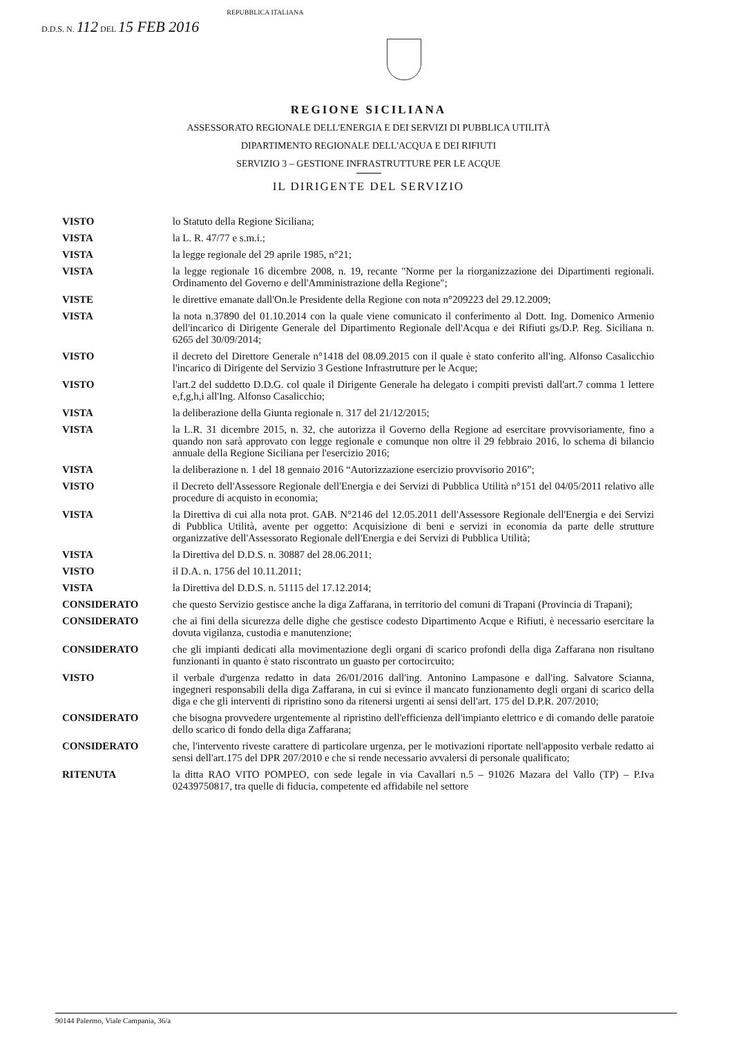D.D.S. N. 112 DEL 15 FEB 2016 REPUBBLICA ITALIANA
REGIONE SICILIANA
ASSESSORATO REGIONALE DELL'ENERGIA E DEI SERVIZI DI PUBBLICA UTILITÀ
DIPARTIMENTO REGIONALE DELL'ACQUA E DEI RIFIUTI
SERVIZIO 3 – GESTIONE INFRASTRUTTURE PER LE ACQUE
IL DIRIGENTE DEL SERVIZIO
| VISTO | lo Statuto della Regione Siciliana; |
| VISTA | la L. R. 47/77 e s.m.i.; |
| VISTA | la legge regionale del 29 aprile 1985, n°21; |
| VISTA | la legge regionale 16 dicembre 2008, n. 19, recante "Norme per la riorganizzazione dei Dipartimenti regionali. Ordinamento del Governo e dell'Amministrazione della Regione"; |
| VISTE | le direttive emanate dall'On.le Presidente della Regione con nota n°209223 del 29.12.2009; |
| VISTA | la nota n.37890 del 01.10.2014 con la quale viene comunicato il conferimento al Dott. Ing. Domenico Armenio dell'incarico di Dirigente Generale del Dipartimento Regionale dell'Acqua e dei Rifiuti gs/D.P. Reg. Siciliana n. 6265 del 30/09/2014; |
| VISTO | il decreto del Direttore Generale n°1418 del 08.09.2015 con il quale è stato conferito all'ing. Alfonso Casalicchio l'incarico di Dirigente del Servizio 3 Gestione Infrastrutture per le Acque; |
| VISTO | l'art.2 del suddetto D.D.G. col quale il Dirigente Generale ha delegato i compiti previsti dall'art.7 comma 1 lettere e,f,g,h,i all'Ing. Alfonso Casalicchio; |
| VISTA | la deliberazione della Giunta regionale n. 317 del 21/12/2015; |
| VISTA | la L.R. 31 dicembre 2015, n. 32, che autorizza il Governo della Regione ad esercitare provvisoriamente, fino a quando non sarà approvato con legge regionale e comunque non oltre il 29 febbraio 2016, lo schema di bilancio annuale della Regione Siciliana per l'esercizio 2016; |
| VISTA | la deliberazione n. 1 del 18 gennaio 2016 “Autorizzazione esercizio provvisorio 2016”; |
| VISTO | il Decreto dell'Assessore Regionale dell'Energia e dei Servizi di Pubblica Utilità n°151 del 04/05/2011 relativo alle procedure di acquisto in economia; |
| VISTA | la Direttiva di cui alla nota prot. GAB. N°2146 del 12.05.2011 dell'Assessore Regionale dell'Energia e dei Servizi di Pubblica Utilità, avente per oggetto: Acquisizione di beni e servizi in economia da parte delle strutture organizzative dell'Assessorato Regionale dell'Energia e dei Servizi di Pubblica Utilità; |
| VISTA | la Direttiva del D.D.S. n. 30887 del 28.06.2011; |
| VISTO | il D.A. n. 1756 del 10.11.2011; |
| VISTA | la Direttiva del D.D.S. n. 51115 del 17.12.2014; |
| CONSIDERATO | che questo Servizio gestisce anche la diga Zaffarana, in territorio del comuni di Trapani (Provincia di Trapani); |
| CONSIDERATO | che ai fini della sicurezza delle dighe che gestisce codesto Dipartimento Acque e Rifiuti, è necessario esercitare la dovuta vigilanza, custodia e manutenzione; |
| CONSIDERATO | che gli impianti dedicati alla movimentazione degli organi di scarico profondi della diga Zaffarana non risultano funzionanti in quanto è stato riscontrato un guasto per cortocircuito; |
| VISTO | il verbale d'urgenza redatto in data 26/01/2016 dall'ing. Antonino Lampasone e dall'ing. Salvatore Scianna, ingegneri responsabili della diga Zaffarana, in cui si evince il mancato funzionamento degli organi di scarico della diga e che gli interventi di ripristino sono da ritenersi urgenti ai sensi dell'art. 175 del D.P.R. 207/2010; |
| CONSIDERATO | che bisogna provvedere urgentemente al ripristino dell'efficienza dell'impianto elettrico e di comando delle paratoie dello scarico di fondo della diga Zaffarana; |
| CONSIDERATO | che, l'intervento riveste carattere di particolare urgenza, per le motivazioni riportate nell'apposito verbale redatto ai sensi dell'art.175 del DPR 207/2010 e che si rende necessario avvalersi di personale qualificato; |
| RITENUTA | la ditta RAO VITO POMPEO, con sede legale in via Cavallari n.5 – 91026 Mazara del Vallo (TP) – P.Iva 02439750817, tra quelle di fiducia, competente ed affidabile nel settore |
90144 Palermo, Viale Campania, 36/a